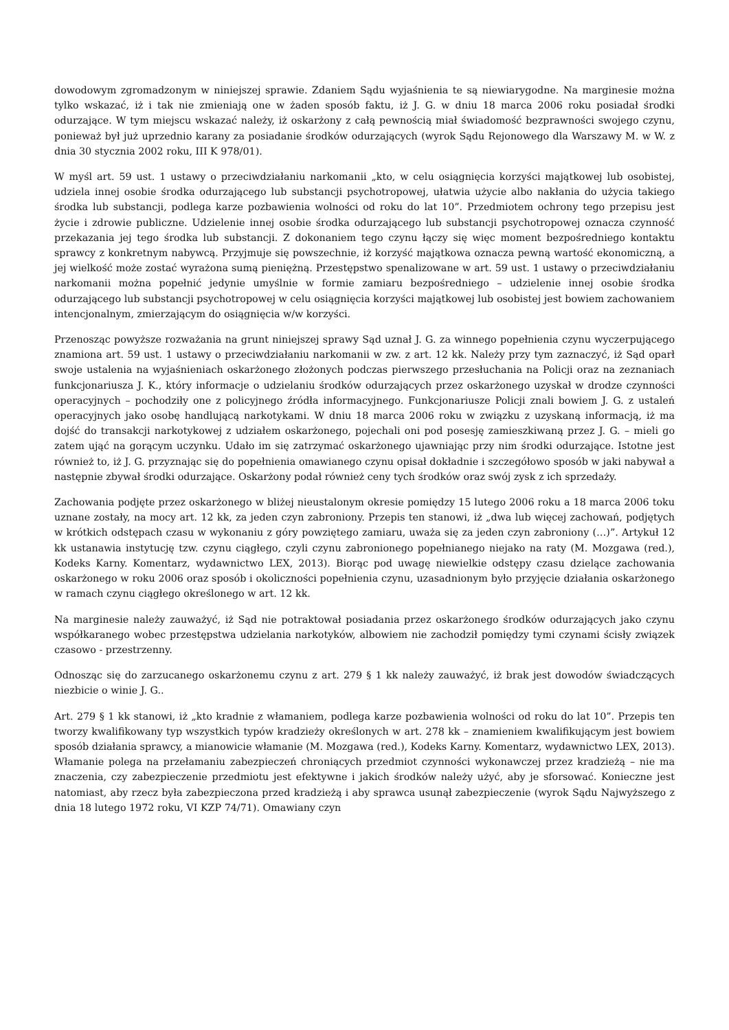dowodowym zgromadzonym w niniejszej sprawie. Zdaniem Sądu wyjaśnienia te są niewiarygodne. Na marginesie można tylko wskazać, iż i tak nie zmieniają one w żaden sposób faktu, iż J. G. w dniu 18 marca 2006 roku posiadał środki odurzające. W tym miejscu wskazać należy, iż oskarżony z całą pewnością miał świadomość bezprawności swojego czynu, ponieważ był już uprzednio karany za posiadanie środków odurzających (wyrok Sądu Rejonowego dla Warszawy M. w W. z dnia 30 stycznia 2002 roku, III K 978/01).
W myśl art. 59 ust. 1 ustawy o przeciwdziałaniu narkomanii „kto, w celu osiągnięcia korzyści majątkowej lub osobistej, udziela innej osobie środka odurzającego lub substancji psychotropowej, ułatwia użycie albo nakłania do użycia takiego środka lub substancji, podlega karze pozbawienia wolności od roku do lat 10”. Przedmiotem ochrony tego przepisu jest życie i zdrowie publiczne. Udzielenie innej osobie środka odurzającego lub substancji psychotropowej oznacza czynność przekazania jej tego środka lub substancji. Z dokonaniem tego czynu łączy się więc moment bezpośredniego kontaktu sprawcy z konkretnym nabywcą. Przyjmuje się powszechnie, iż korzyść majątkowa oznacza pewną wartość ekonomiczną, a jej wielkość może zostać wyrażona sumą pieniężną. Przestępstwo spenalizowane w art. 59 ust. 1 ustawy o przeciwdziałaniu narkomanii można popełnić jedynie umyślnie w formie zamiaru bezpośredniego – udzielenie innej osobie środka odurzającego lub substancji psychotropowej w celu osiągnięcia korzyści majątkowej lub osobistej jest bowiem zachowaniem intencjonalnym, zmierzającym do osiągnięcia w/w korzyści.
Przenosząc powyższe rozważania na grunt niniejszej sprawy Sąd uznał J. G. za winnego popełnienia czynu wyczerpującego znamiona art. 59 ust. 1 ustawy o przeciwdziałaniu narkomanii w zw. z art. 12 kk. Należy przy tym zaznaczyć, iż Sąd oparł swoje ustalenia na wyjaśnieniach oskarżonego złożonych podczas pierwszego przesłuchania na Policji oraz na zeznaniach funkcjonariusza J. K., który informacje o udzielaniu środków odurzających przez oskarżonego uzyskał w drodze czynności operacyjnych – pochodziły one z policyjnego źródła informacyjnego. Funkcjonariusze Policji znali bowiem J. G. z ustaleń operacyjnych jako osobę handlującą narkotykami. W dniu 18 marca 2006 roku w związku z uzyskaną informacją, iż ma dojść do transakcji narkotykowej z udziałem oskarżonego, pojechali oni pod posesję zamieszkiwaną przez J. G. – mieli go zatem ująć na gorącym uczynku. Udało im się zatrzymać oskarżonego ujawniając przy nim środki odurzające. Istotne jest również to, iż J. G. przyznając się do popełnienia omawianego czynu opisał dokładnie i szczegółowo sposób w jaki nabywał a następnie zbywał środki odurzające. Oskarżony podał również ceny tych środków oraz swój zysk z ich sprzedaży.
Zachowania podjęte przez oskarżonego w bliżej nieustalonym okresie pomiędzy 15 lutego 2006 roku a 18 marca 2006 toku uznane zostały, na mocy art. 12 kk, za jeden czyn zabroniony. Przepis ten stanowi, iż „dwa lub więcej zachowań, podjętych w krótkich odstępach czasu w wykonaniu z góry powziętego zamiaru, uważa się za jeden czyn zabroniony (…)”. Artykuł 12 kk ustanawia instytucję tzw. czynu ciągłego, czyli czynu zabronionego popełnianego niejako na raty (M. Mozgawa (red.), Kodeks Karny. Komentarz, wydawnictwo LEX, 2013). Biorąc pod uwagę niewielkie odstępy czasu dzielące zachowania oskarżonego w roku 2006 oraz sposób i okoliczności popełnienia czynu, uzasadnionym było przyjęcie działania oskarżonego w ramach czynu ciągłego określonego w art. 12 kk.
Na marginesie należy zauważyć, iż Sąd nie potraktował posiadania przez oskarżonego środków odurzających jako czynu współkaranego wobec przestępstwa udzielania narkotyków, albowiem nie zachodził pomiędzy tymi czynami ścisły związek czasowo - przestrzenny.
Odnosząc się do zarzucanego oskarżonemu czynu z art. 279 § 1 kk należy zauważyć, iż brak jest dowodów świadczących niezbicie o winie J. G..
Art. 279 § 1 kk stanowi, iż „kto kradnie z włamaniem, podlega karze pozbawienia wolności od roku do lat 10”. Przepis ten tworzy kwalifikowany typ wszystkich typów kradzieży określonych w art. 278 kk – znamieniem kwalifikującym jest bowiem sposób działania sprawcy, a mianowicie włamanie (M. Mozgawa (red.), Kodeks Karny. Komentarz, wydawnictwo LEX, 2013). Włamanie polega na przełamaniu zabezpieczeń chroniących przedmiot czynności wykonawczej przez kradzieżą – nie ma znaczenia, czy zabezpieczenie przedmiotu jest efektywne i jakich środków należy użyć, aby je sforsować. Konieczne jest natomiast, aby rzecz była zabezpieczona przed kradzieżą i aby sprawca usunął zabezpieczenie (wyrok Sądu Najwyższego z dnia 18 lutego 1972 roku, VI KZP 74/71). Omawiany czyn